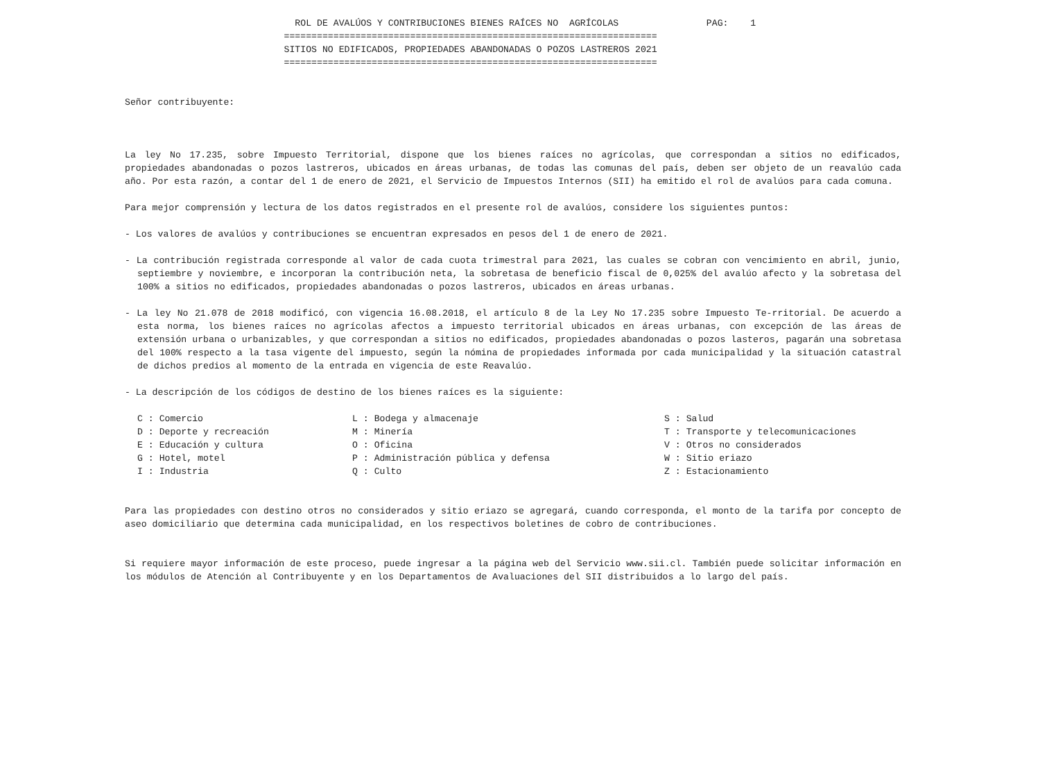ROL DE AVALÚOS Y CONTRIBUCIONES BIENES RAÍCES NO  AGRÍCOLAS                PAG:    1
                             ====================================================================
                             SITIOS NO EDIFICADOS, PROPIEDADES ABANDONADAS O POZOS LASTREROS 2021
                             ====================================================================
Señor contribuyente:
La ley No 17.235, sobre Impuesto Territorial, dispone que los bienes raíces no agrícolas, que correspondan a sitios no edificados, propiedades abandonadas o pozos lastreros, ubicados en áreas urbanas, de todas las comunas del país, deben ser objeto de un reavalúo cada año. Por esta razón, a contar del 1 de enero de 2021, el Servicio de Impuestos Internos (SII) ha emitido el rol de avalúos para cada comuna.
Para mejor comprensión y lectura de los datos registrados en el presente rol de avalúos, considere los siguientes puntos:
- Los valores de avalúos y contribuciones se encuentran expresados en pesos del 1 de enero de 2021.
- La contribución registrada corresponde al valor de cada cuota trimestral para 2021, las cuales se cobran con vencimiento en abril, junio, septiembre y noviembre, e incorporan la contribución neta, la sobretasa de beneficio fiscal de 0,025% del avalúo afecto y la sobretasa del 100% a sitios no edificados, propiedades abandonadas o pozos lastreros, ubicados en áreas urbanas.
- La ley No 21.078 de 2018 modificó, con vigencia 16.08.2018, el artículo 8 de la Ley No 17.235 sobre Impuesto Te-rritorial. De acuerdo a esta norma, los bienes raíces no agrícolas afectos a impuesto territorial ubicados en áreas urbanas, con excepción de las áreas de extensión urbana o urbanizables, y que correspondan a sitios no edificados, propiedades abandonadas o pozos lasteros, pagarán una sobretasa del 100% respecto a la tasa vigente del impuesto, según la nómina de propiedades informada por cada municipalidad y la situación catastral de dichos predios al momento de la entrada en vigencia de este Reavalúo.
- La descripción de los códigos de destino de los bienes raíces es la siguiente:
| C : Comercio | L : Bodega y almacenaje | S : Salud |
| D : Deporte y recreación | M : Minería | T : Transporte y telecomunicaciones |
| E : Educación y cultura | O : Oficina | V : Otros no considerados |
| G : Hotel, motel | P : Administración pública y defensa | W : Sitio eriazo |
| I : Industria | Q : Culto | Z : Estacionamiento |
Para las propiedades con destino otros no considerados y sitio eriazo se agregará, cuando corresponda, el monto de la tarifa por concepto de aseo domiciliario que determina cada municipalidad, en los respectivos boletines de cobro de contribuciones.
Si requiere mayor información de este proceso, puede ingresar a la página web del Servicio www.sii.cl. También puede solicitar información en los módulos de Atención al Contribuyente y en los Departamentos de Avaluaciones del SII distribuidos a lo largo del país.